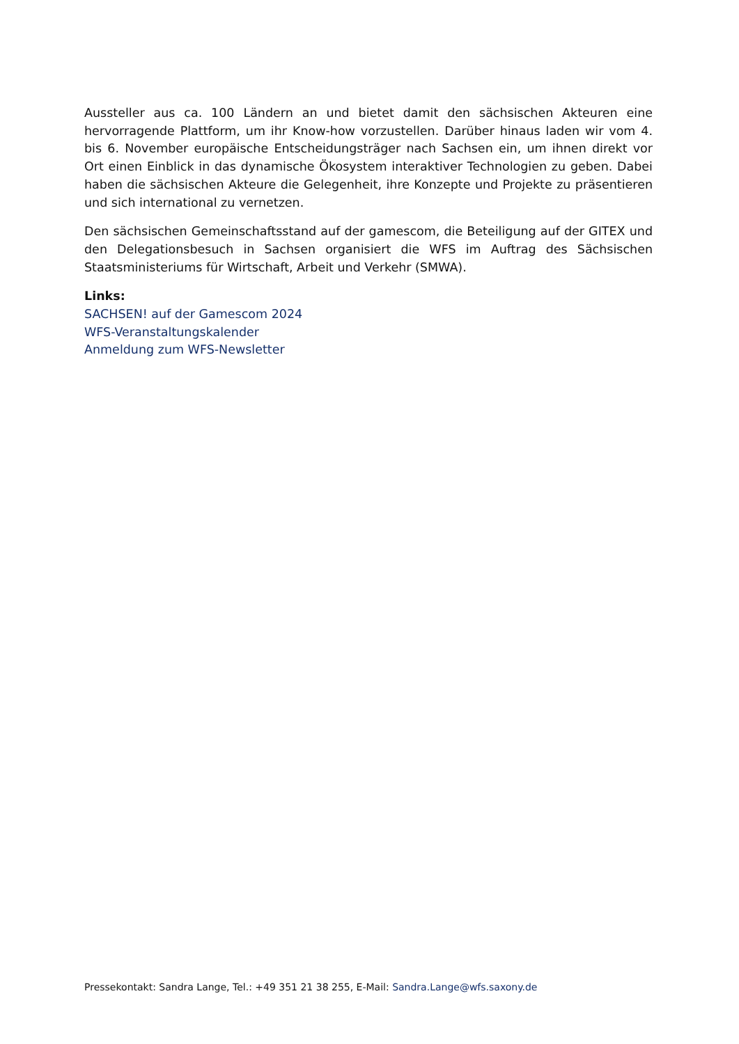Aussteller aus ca. 100 Ländern an und bietet damit den sächsischen Akteuren eine hervorragende Plattform, um ihr Know-how vorzustellen. Darüber hinaus laden wir vom 4. bis 6. November europäische Entscheidungsträger nach Sachsen ein, um ihnen direkt vor Ort einen Einblick in das dynamische Ökosystem interaktiver Technologien zu geben. Dabei haben die sächsischen Akteure die Gelegenheit, ihre Konzepte und Projekte zu präsentieren und sich international zu vernetzen.
Den sächsischen Gemeinschaftsstand auf der gamescom, die Beteiligung auf der GITEX und den Delegationsbesuch in Sachsen organisiert die WFS im Auftrag des Sächsischen Staatsministeriums für Wirtschaft, Arbeit und Verkehr (SMWA).
Links:
SACHSEN! auf der Gamescom 2024
WFS-Veranstaltungskalender
Anmeldung zum WFS-Newsletter
Pressekontakt: Sandra Lange, Tel.: +49 351 21 38 255, E-Mail: Sandra.Lange@wfs.saxony.de